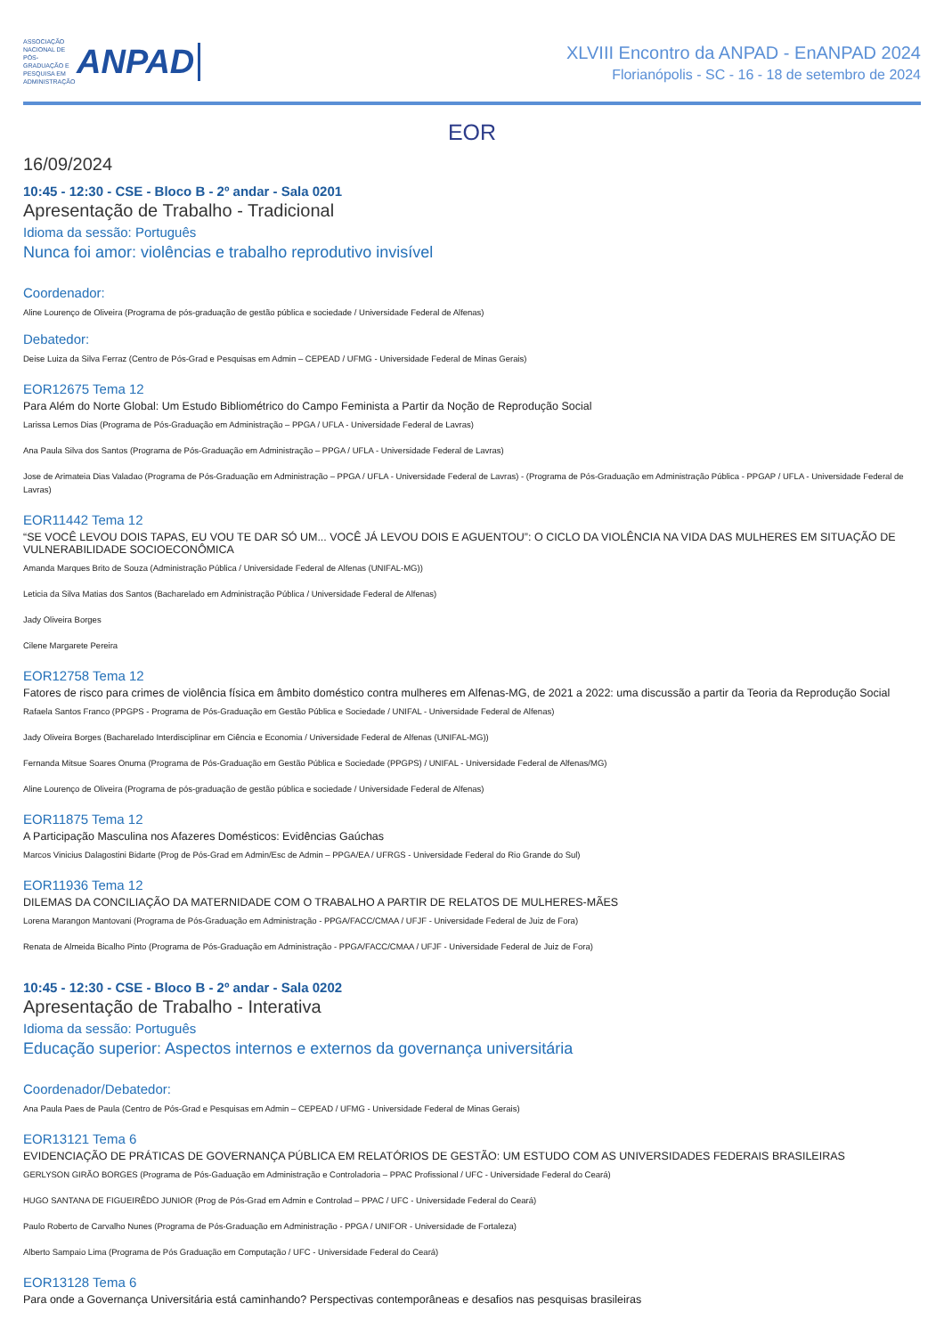ASSOCIAÇÃO NACIONAL DE PÓS-GRADUAÇÃO E PESQUISA EM ADMINISTRAÇÃO ANPAD
XLVIII Encontro da ANPAD - EnANPAD 2024
Florianópolis - SC - 16 - 18 de setembro de 2024
EOR
16/09/2024
10:45 - 12:30 - CSE - Bloco B - 2º andar - Sala 0201
Apresentação de Trabalho - Tradicional
Idioma da sessão: Português
Nunca foi amor: violências e trabalho reprodutivo invisível
Coordenador:
Aline Lourenço de Oliveira (Programa de pós-graduação de gestão pública e sociedade / Universidade Federal de Alfenas)
Debatedor:
Deise Luiza da Silva Ferraz (Centro de Pós-Grad e Pesquisas em Admin – CEPEAD / UFMG - Universidade Federal de Minas Gerais)
EOR12675 Tema 12
Para Além do Norte Global: Um Estudo Bibliométrico do Campo Feminista a Partir da Noção de Reprodução Social
Larissa Lemos Dias (Programa de Pós-Graduação em Administração – PPGA / UFLA - Universidade Federal de Lavras)
Ana Paula Silva dos Santos (Programa de Pós-Graduação em Administração – PPGA / UFLA - Universidade Federal de Lavras)
Jose de Arimateia Dias Valadao (Programa de Pós-Graduação em Administração – PPGA / UFLA - Universidade Federal de Lavras) - (Programa de Pós-Graduação em Administração Pública - PPGAP / UFLA - Universidade Federal de Lavras)
EOR11442 Tema 12
“SE VOCÊ LEVOU DOIS TAPAS, EU VOU TE DAR SÓ UM... VOCÊ JÁ LEVOU DOIS E AGUENTOU”: O CICLO DA VIOLÊNCIA NA VIDA DAS MULHERES EM SITUAÇÃO DE VULNERABILIDADE SOCIOECONÔMICA
Amanda Marques Brito de Souza (Administração Pública / Universidade Federal de Alfenas (UNIFAL-MG))
Leticia da Silva Matias dos Santos (Bacharelado em Administração Pública / Universidade Federal de Alfenas)
Jady Oliveira Borges
Cilene Margarete Pereira
EOR12758 Tema 12
Fatores de risco para crimes de violência física em âmbito doméstico contra mulheres em Alfenas-MG, de 2021 a 2022: uma discussão a partir da Teoria da Reprodução Social
Rafaela Santos Franco (PPGPS - Programa de Pós-Graduação em Gestão Pública e Sociedade / UNIFAL - Universidade Federal de Alfenas)
Jady Oliveira Borges (Bacharelado Interdisciplinar em Ciência e Economia / Universidade Federal de Alfenas (UNIFAL-MG))
Fernanda Mitsue Soares Onuma (Programa de Pós-Graduação em Gestão Pública e Sociedade (PPGPS) / UNIFAL - Universidade Federal de Alfenas/MG)
Aline Lourenço de Oliveira (Programa de pós-graduação de gestão pública e sociedade / Universidade Federal de Alfenas)
EOR11875 Tema 12
A Participação Masculina nos Afazeres Domésticos: Evidências Gaúchas
Marcos Vinicius Dalagostini Bidarte (Prog de Pós-Grad em Admin/Esc de Admin – PPGA/EA / UFRGS - Universidade Federal do Rio Grande do Sul)
EOR11936 Tema 12
DILEMAS DA CONCILIAÇÃO DA MATERNIDADE COM O TRABALHO A PARTIR DE RELATOS DE MULHERES-MÃES
Lorena Marangon Mantovani (Programa de Pós-Graduação em Administração - PPGA/FACC/CMAA / UFJF - Universidade Federal de Juiz de Fora)
Renata de Almeida Bicalho Pinto (Programa de Pós-Graduação em Administração - PPGA/FACC/CMAA / UFJF - Universidade Federal de Juiz de Fora)
10:45 - 12:30 - CSE - Bloco B - 2º andar - Sala 0202
Apresentação de Trabalho - Interativa
Idioma da sessão: Português
Educação superior: Aspectos internos e externos da governança universitária
Coordenador/Debatedor:
Ana Paula Paes de Paula (Centro de Pós-Grad e Pesquisas em Admin – CEPEAD / UFMG - Universidade Federal de Minas Gerais)
EOR13121 Tema 6
EVIDENCIAÇÃO DE PRÁTICAS DE GOVERNANÇA PÚBLICA EM RELATÓRIOS DE GESTÃO: UM ESTUDO COM AS UNIVERSIDADES FEDERAIS BRASILEIRAS
GERLYSON GIRÃO BORGES (Programa de Pós-Gaduação em Administração e Controladoria – PPAC Profissional / UFC - Universidade Federal do Ceará)
HUGO SANTANA DE FIGUEIRÊDO JUNIOR (Prog de Pós-Grad em Admin e Controlad – PPAC / UFC - Universidade Federal do Ceará)
Paulo Roberto de Carvalho Nunes (Programa de Pós-Graduação em Administração - PPGA / UNIFOR - Universidade de Fortaleza)
Alberto Sampaio Lima (Programa de Pós Graduação em Computação / UFC - Universidade Federal do Ceará)
EOR13128 Tema 6
Para onde a Governança Universitária está caminhando? Perspectivas contemporâneas e desafios nas pesquisas brasileiras